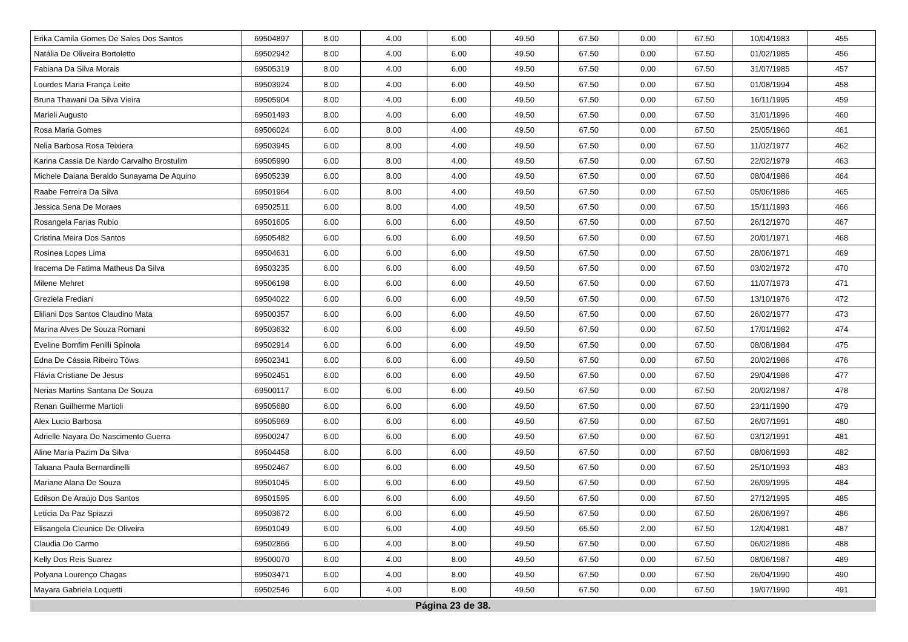| Erika Camila Gomes De Sales Dos Santos | 69504897 | 8.00 | 4.00 | 6.00 | 49.50 | 67.50 | 0.00 | 67.50 | 10/04/1983 | 455 |
| Natália De Oliveira Bortoletto | 69502942 | 8.00 | 4.00 | 6.00 | 49.50 | 67.50 | 0.00 | 67.50 | 01/02/1985 | 456 |
| Fabiana Da Silva Morais | 69505319 | 8.00 | 4.00 | 6.00 | 49.50 | 67.50 | 0.00 | 67.50 | 31/07/1985 | 457 |
| Lourdes Maria França Leite | 69503924 | 8.00 | 4.00 | 6.00 | 49.50 | 67.50 | 0.00 | 67.50 | 01/08/1994 | 458 |
| Bruna Thawani Da Silva Vieira | 69505904 | 8.00 | 4.00 | 6.00 | 49.50 | 67.50 | 0.00 | 67.50 | 16/11/1995 | 459 |
| Marieli Augusto | 69501493 | 8.00 | 4.00 | 6.00 | 49.50 | 67.50 | 0.00 | 67.50 | 31/01/1996 | 460 |
| Rosa Maria Gomes | 69506024 | 6.00 | 8.00 | 4.00 | 49.50 | 67.50 | 0.00 | 67.50 | 25/05/1960 | 461 |
| Nelia Barbosa Rosa Teixiera | 69503945 | 6.00 | 8.00 | 4.00 | 49.50 | 67.50 | 0.00 | 67.50 | 11/02/1977 | 462 |
| Karina Cassia De Nardo Carvalho Brostulim | 69505990 | 6.00 | 8.00 | 4.00 | 49.50 | 67.50 | 0.00 | 67.50 | 22/02/1979 | 463 |
| Michele Daiana Beraldo Sunayama De Aquino | 69505239 | 6.00 | 8.00 | 4.00 | 49.50 | 67.50 | 0.00 | 67.50 | 08/04/1986 | 464 |
| Raabe Ferreira Da Silva | 69501964 | 6.00 | 8.00 | 4.00 | 49.50 | 67.50 | 0.00 | 67.50 | 05/06/1986 | 465 |
| Jessica Sena De Moraes | 69502511 | 6.00 | 8.00 | 4.00 | 49.50 | 67.50 | 0.00 | 67.50 | 15/11/1993 | 466 |
| Rosangela Farias Rubio | 69501605 | 6.00 | 6.00 | 6.00 | 49.50 | 67.50 | 0.00 | 67.50 | 26/12/1970 | 467 |
| Cristina Meira Dos Santos | 69505482 | 6.00 | 6.00 | 6.00 | 49.50 | 67.50 | 0.00 | 67.50 | 20/01/1971 | 468 |
| Rosinea Lopes Lima | 69504631 | 6.00 | 6.00 | 6.00 | 49.50 | 67.50 | 0.00 | 67.50 | 28/06/1971 | 469 |
| Iracema De Fatima Matheus Da Silva | 69503235 | 6.00 | 6.00 | 6.00 | 49.50 | 67.50 | 0.00 | 67.50 | 03/02/1972 | 470 |
| Milene Mehret | 69506198 | 6.00 | 6.00 | 6.00 | 49.50 | 67.50 | 0.00 | 67.50 | 11/07/1973 | 471 |
| Greziela Frediani | 69504022 | 6.00 | 6.00 | 6.00 | 49.50 | 67.50 | 0.00 | 67.50 | 13/10/1976 | 472 |
| Eliliani Dos Santos Claudino Mata | 69500357 | 6.00 | 6.00 | 6.00 | 49.50 | 67.50 | 0.00 | 67.50 | 26/02/1977 | 473 |
| Marina Alves De Souza Romani | 69503632 | 6.00 | 6.00 | 6.00 | 49.50 | 67.50 | 0.00 | 67.50 | 17/01/1982 | 474 |
| Eveline Bomfim Fenilli Spínola | 69502914 | 6.00 | 6.00 | 6.00 | 49.50 | 67.50 | 0.00 | 67.50 | 08/08/1984 | 475 |
| Edna De Cássia Ribeiro Töws | 69502341 | 6.00 | 6.00 | 6.00 | 49.50 | 67.50 | 0.00 | 67.50 | 20/02/1986 | 476 |
| Flávia Cristiane De Jesus | 69502451 | 6.00 | 6.00 | 6.00 | 49.50 | 67.50 | 0.00 | 67.50 | 29/04/1986 | 477 |
| Nerias Martins Santana De Souza | 69500117 | 6.00 | 6.00 | 6.00 | 49.50 | 67.50 | 0.00 | 67.50 | 20/02/1987 | 478 |
| Renan Guilherme Martioli | 69505680 | 6.00 | 6.00 | 6.00 | 49.50 | 67.50 | 0.00 | 67.50 | 23/11/1990 | 479 |
| Alex Lucio Barbosa | 69505969 | 6.00 | 6.00 | 6.00 | 49.50 | 67.50 | 0.00 | 67.50 | 26/07/1991 | 480 |
| Adrielle Nayara Do Nascimento Guerra | 69500247 | 6.00 | 6.00 | 6.00 | 49.50 | 67.50 | 0.00 | 67.50 | 03/12/1991 | 481 |
| Aline Maria Pazim Da Silva | 69504458 | 6.00 | 6.00 | 6.00 | 49.50 | 67.50 | 0.00 | 67.50 | 08/06/1993 | 482 |
| Taluana Paula Bernardinelli | 69502467 | 6.00 | 6.00 | 6.00 | 49.50 | 67.50 | 0.00 | 67.50 | 25/10/1993 | 483 |
| Mariane Alana De Souza | 69501045 | 6.00 | 6.00 | 6.00 | 49.50 | 67.50 | 0.00 | 67.50 | 26/09/1995 | 484 |
| Edilson De Araújo Dos Santos | 69501595 | 6.00 | 6.00 | 6.00 | 49.50 | 67.50 | 0.00 | 67.50 | 27/12/1995 | 485 |
| Letícia Da Paz Spiazzi | 69503672 | 6.00 | 6.00 | 6.00 | 49.50 | 67.50 | 0.00 | 67.50 | 26/06/1997 | 486 |
| Elisangela Cleunice De Oliveira | 69501049 | 6.00 | 6.00 | 4.00 | 49.50 | 65.50 | 2.00 | 67.50 | 12/04/1981 | 487 |
| Claudia Do Carmo | 69502866 | 6.00 | 4.00 | 8.00 | 49.50 | 67.50 | 0.00 | 67.50 | 06/02/1986 | 488 |
| Kelly Dos Reis Suarez | 69500070 | 6.00 | 4.00 | 8.00 | 49.50 | 67.50 | 0.00 | 67.50 | 08/06/1987 | 489 |
| Polyana Lourenço Chagas | 69503471 | 6.00 | 4.00 | 8.00 | 49.50 | 67.50 | 0.00 | 67.50 | 26/04/1990 | 490 |
| Mayara Gabriela Loquetti | 69502546 | 6.00 | 4.00 | 8.00 | 49.50 | 67.50 | 0.00 | 67.50 | 19/07/1990 | 491 |
Página 23 de 38.